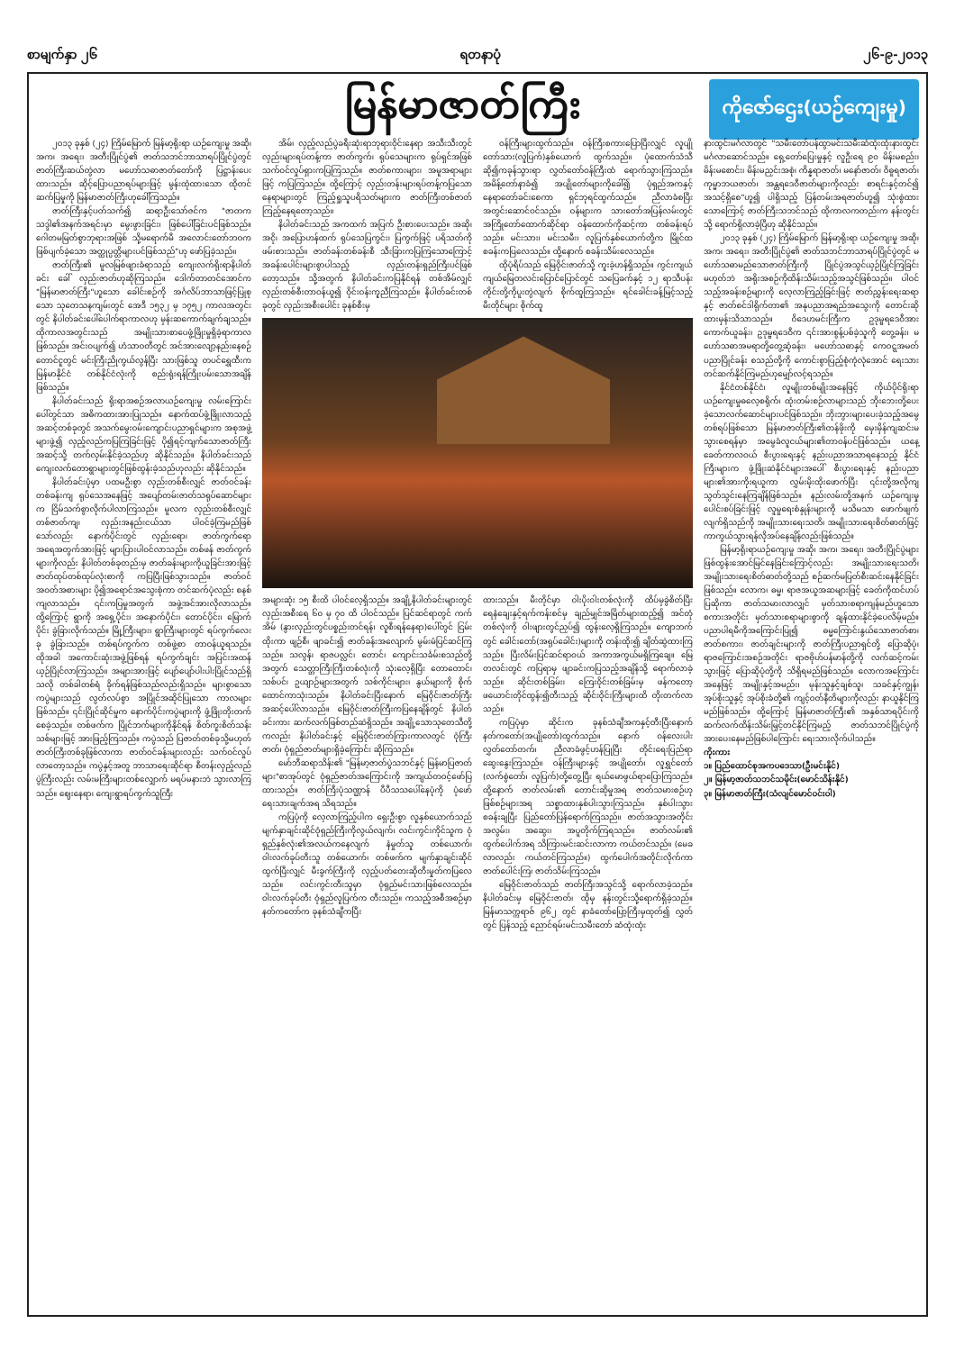စာမျက်နှာ ၂၆ ရတနာပုံ ၂၆-၉-၂၀၁၃
မြန်မာဇာတ်ကြီး
ကိုဇော်ဌေး(ယဉ်ကျေးမှု)
၂၀၁၃ ခုနှစ် (၂၄) ကြိမ်မြောက် မြန်မာ့ရိုးရာ ယဉ်ကျေးမှု အဆို၊ အက၊ အရေး၊ အတီးပြိုင်ပွဲ၏ ဇာတ်သဘင်ဘာသာရပ်ပြိုင်ပွဲတွင် ဇာတ်ကြီးဆယ်တွဲလာ မဟော်သဓာဇာတ်တော်ကို ပြဋ္ဌာန်းပေးထားသည်။ ဆိုင့်ပြောပညာရပ်များဖြင့် မွန်းထုံထားသော ထိုတင်ဆက်ပြမှုကို မြန်မာဇာတ်ကြီးဟုခေါ်ကြသည်။
ဇာတ်ကြီးနှင့်ပတ်သက်၍ ဆရာဦးသော်ဇင်က "ဇာတကသဒ္ဒါ၏အနက်အရင်းမှာ မွေးဖွားခြင်း၊ ဖြစ်ပေါ်ခြင်းပင်ဖြစ်သည်။ ဂေါတမမြတ်စွာဘုရားအဖြစ် သို့မရောက်မီ အလောင်းတော်ဘဝက ဖြစ်ပျက်ခဲ့သော အတ္ထုပ္ပတ္တိများပင်ဖြစ်သည်"ဟု ဖော်ပြခဲ့သည်။
ဇာတ်ကြီး၏ မူလမြစ်ဖျားခံရာသည် ကျေးလက်ရိုးရာနိပါတ်ခင်း ခေါ် လှည်းဇာတ်ဟုဆိုကြသည်။ ဒေါက်တာတင်အောင်က "မြန်မာဇာတ်ကြီး"ဟူသော ခေါင်းစဉ်ကို အင်္ဂလိပ်ဘာသာဖြင့်ပြုစုသော သုတေသနကျမ်းတွင် အေဒီ ၁၅၃၂ မှ ၁၇၅၂ ကာလအတွင်းတွင် နိပါတ်ခင်းပေါ်ပေါက်ရာကာလဟု မှန်းဆကောက်ချက်ချသည်။ ထိုကာလအတွင်းသည် အမျိုးသားစာပေဖွံ့ဖြိုးမှုရှိခဲ့ရာကာလဖြစ်သည်။ အင်းဝပျက်၍ ဟံသာဝတီတွင် အင်အားလျော့နည်းနေစဉ် တောင်ငူတွင် မင်းကြီးညိုကွယ်လွန်ပြီး သားဖြစ်သူ တပင်ရွှေထီးက မြန်မာနိုင်ငံ တစ်နိုင်ငံလုံးကို စည်းရုံးရန်ကြိုးပမ်းသောအချိန်ဖြစ်သည်။
နိပါတ်ခင်းသည် ရိုးရာအစဉ်အလာယဉ်ကျေးမှု လမ်းကြောင်းပေါ်တွင်သာ အဓိကထားအားပြုသည်။ နောက်ထပ်ဖွံ့ဖြိုးလာသည့်အဆင့်တစ်ခုတွင် အသက်မွေးဝမ်းကျောင်းပညာရှင်များက အစုအဖွဲ့များဖွဲ့၍ လှည့်လည်ကပြကြခြင်းဖြင့် ပို၍ရင့်ကျက်သောဇာတ်ကြီးအဆင့်သို့ တက်လှမ်းနိုင်ခဲ့သည်ဟု ဆိုနိုင်သည်။ နိပါတ်ခင်းသည် ကျေးလက်တောရွာများတွင်ဖြစ်ထွန်းခဲ့သည်ဟုလည်း ဆိုနိုင်သည်။
နိပါတ်ခင်းပုံမှာ ပထမဦးစွာ လှည်းတစ်စီးလျှင် ဇာတ်ဝင်ခန်းတစ်ခန်းကျ ရုပ်သေအနေဖြင့် အပျော်တမ်းဇာတ်သရုပ်ဆောင်များက ငြိမ်သက်စွာလိုက်ပါလာကြသည်။ မူလက လှည်းတစ်စီးလျှင် တစ်ဇာတ်ကျ၊ လှည်းအနည်းငယ်သာ ပါဝင်ခဲ့ကြမည်ဖြစ်သော်လည်း နောက်ပိုင်းတွင် လှည်းရော၊ ဇာတ်ကွက်ရော အရေအတွက်အားဖြင့် များပြားပါဝင်လာသည်။ တစ်ဖန် ဇာတ်ကွက်များကိုလည်း နိပါတ်တစ်ခုတည်းမှ ဇာတ်ခန်းများကိုယူခြင်းအားဖြင့် ဇာတ်ထုပ်တစ်ထုပ်လုံးစာကို ကပြပြီးဖြစ်သွားသည်။ ဇာတ်ဝင်အဝတ်အစားများ ပို၍အရောင်အသွေးစုံကာ တင်ဆက်ပုံလည်း စနစ်ကျလာသည်။ ၎င်းကပြမှုအတွက် အဖွဲ့အင်အားလိုလာသည်။ ထို့ကြောင့် ရွာကို အရှေ့ပိုင်း၊ အနောက်ပိုင်း၊ တောင်ပိုင်း၊ မြောက်ပိုင်း ခွဲခြားလိုက်သည်။ မြို့ကြီးများ၊ ရွာကြီးများတွင် ရပ်ကွက်လေးခု ခွဲခြားသည်။ တစ်ရပ်ကွက်က တစ်ဖွဲ့စာ တာဝန်ယူရသည်။ ထိုအခါ အကောင်းဆုံးအဖွဲ့ဖြစ်ရန် ရပ်ကွက်ချင်း အပြင်းအထန်ယှဉ်ပြိုင်လာကြသည်။ အများအားဖြင့် ပျော်ပျော်ပါးပါးပြိုင်သည်ရှိသလို တစ်ခါတစ်ရံ ခိုက်ရန်ဖြစ်သည်လည်းရှိသည်။ များစွာသော ကပွဲများသည် လွတ်လပ်စွာ အပြိုင်အဆိုင်ပြုသော ကာလများဖြစ်သည်။ ၎င်းပြိုင်ဆိုင်မှုက နောက်ပိုင်းကပွဲများကို ဖွံ့ဖြိုးတိုးတက်စေခဲ့သည်။ တစ်ဖက်က ပြိုင်ဘက်များကိုနိုင်ရန် စိတ်ကူးစိတ်သန်းသစ်များဖြင့် အားဖြည့်ကြသည်။ ကပွဲသည် ပြဇာတ်တစ်ခုသို့မဟုတ် ဇာတ်ကြီးတစ်ခုဖြစ်လာကာ ဇာတ်ဝင်ခန်းများလည်း သက်ဝင်လှုပ်လာတော့သည်။ ကပွဲနှင့်အတူ ဘာသာရေးဆိုင်ရာ စီတန်းလှည့်လည်ပွဲကြီးလည်း လမ်းမကြီးများတစ်လျှောက် မရပ်မနားဘဲ သွားလာကြသည်။ ဈေးနေရာ၊ ကျေးရွာရပ်ကွက်သူကြီး
အိမ်၊ လှည့်လည်ပွဲခရီးဆုံးရာဘုရားဝိုင်းနေရာ အသီးသီးတွင် လှည်းများရပ်တန့်ကာ ဇာတ်ကွက်၊ ရုပ်သေများက ရုပ်ရှင်အဖြစ် သက်ဝင်လှုပ်ရှားကပြကြသည်။ ဇာတ်စကားများ၊ အမူအရာများဖြင့် ကပြကြသည်။ ထို့ကြောင့် လှည်းတန်းများရပ်တန့်ကပြသောနေရာများတွင် ကြည့်ရှုသူပရိသတ်များက ဇာတ်ကြီးတစ်ဇာတ်ကြည့်နေရတော့သည်။
နိပါတ်ခင်းသည် အကထက် အပြက် ဦးစားပေးသည်။ အဆို၊ အငို၊ အပြောဟန်ထက် ရုပ်သေပြကွင်း၊ ပြကွက်ဖြင့် ပရိသတ်ကိုဖမ်းစားသည်။ ဇာတ်ခန်းတစ်ခန်းစီ သီးခြားကပြကြသောကြောင့် အခန်းပေါင်းများစွာပါသည့် လှည်းတန်းရှည်ကြီးပင်ဖြစ်တော့သည်။ သို့အတွက် နိပါတ်ခင်းကပြနိုင်ရန် တစ်အိမ်လျှင် လှည်းတစ်စီးတာဝန်ယူ၍ ဝိုင်းဝန်းကူညီကြသည်။ နိပါတ်ခင်းတစ်ခုတွင် လှည်းအစီးပေါင်း ခုနစ်စီးမှ
ဝန်ကြီးများထွက်သည်။ ဝန်ကြီးစကားပြောပြီးလျှင် လူပျိုတော်သား(လူပြက်)နှစ်ယောက် ထွက်သည်။ ပုံထောက်သံသီဆို၍ကခုန်သွားရာ လွှတ်တော်ဝန်ကြီးထံ ရောက်သွားကြသည်။ အမိန့်တော်နာခံ၍ အပျိုတော်များကိုခေါ်၍ ပုံရှည်အကနှင့် နေရာတော်ခင်းစေကာ ရှင်ဘုရင်ထွက်သည်။ ညီလာခံစပြီး အတွင်းဆောင်ဝင်သည်။ ဝန်များက သားတော်အပြန်လမ်းတွင် အကြိုတော်ထောက်ဆိုင်ရာ ဝန်ထောက်ကိုဆင့်ကာ တစ်ခန်းရပ်သည်။ မင်းသား၊ မင်းသမီး၊ လူပြက်နှစ်ယောက်တို့က မြိုင်ထစခန်းကပြလေသည်။ ထို့နောက် စခန်းသိမ်းလေသည်။
ထိုပုံရိပ်သည် မြေဝိုင်းဇာတ်သို့ ကူးခဲ့ဟန်ရှိသည်။ ကွင်းကျယ်ကျယ်မြေတလင်းပြောင်ပြောင်တွင် သပြေခက်နှင့် ၁၂ ရာသီပန်းကိုင်းတို့ကိုပူးတွဲလျက် စိုက်ထူကြသည်။ ရင်ခေါင်းခန့်မြင့်သည့်မီးတိုင်များ စိုက်ထူ
အများဆုံး ၁၅ စီးထိ ပါဝင်လေ့ရှိသည်။ အချို့နိပါတ်ခင်းများတွင် လှည်းအစီးရေ ၆၀ မှ ၇၀ ထိ ပါဝင်သည်။ ပြင်ဆင်ရာတွင် ကက်အိမ် (နွားလှည်းတွင်ပစ္စည်းတင်ရန်၊ လူစီးရန်နေရာ)ပေါ်တွင် ငြမ်းထိုးကာ ဖျဉ်စီ၊ ဖျာခင်း၍ ဇာတ်ခန်းအလျောက် မွမ်းမံပြင်ဆင်ကြသည်။ သလွန်၊ ရာဇပလ္လင်၊ တောင်၊ ကျောင်းသင်္ခမ်းစသည်တို့အတွက် သေတ္တာကြီးကြီးတစ်လုံးကို သုံးလေ့ရှိပြီး တောတောင်၊ သစ်ပင်၊ ဥယျာဉ်များအတွက် သစ်ကိုင်းများ၊ နွယ်များကို စိုက်ထောင်ကာသုံးသည်။ နိပါတ်ခင်းပြီးနောက် မြေဝိုင်းဇာတ်ကြီးအဆင့်ပေါ်လာသည်။ မြေဝိုင်းဇာတ်ကြီးကပြနေချိန်တွင် နိပါတ်ခင်းကား ဆက်လက်ဖြစ်တည်ဆဲရှိသည်။ အချို့သောသုတေသီတို့ကလည်း နိပါတ်ခင်းနှင့် မြေဝိုင်းဇာတ်ကြားကာလတွင် ဝုံကြီးဇာတ်၊ ဝုံရှည်ဇာတ်များရှိခဲ့ကြောင်း ဆိုကြသည်။
မော်ဘီဆရာသိန်း၏ "မြန်မာ့ဇာတ်ပွဲသဘင်နှင့် မြန်မာပြဇာတ်များ"စာအုပ်တွင် ဝုံရှည်ဇာတ်အကြောင်းကို အကျယ်တဝင့်ဖော်ပြထားသည်။ ဇာတ်ကြီးပုံသဏ္ဌာန် ပီပီသသပေါ်နေပုံကို ပုံဖော်ရေးသားချက်အရ သိရသည်။
ကပြပုံကို လေ့လာကြည့်ပါက ရှေးဦးစွာ လူနှစ်ယောက်သည် မျက်နှာချင်းဆိုင်ဝုံရှည်ကြီးကိုလွယ်လျက်၊ လင်းကွင်းကိုင်သူက ဝုံရှည်နှစ်လုံး၏အလယ်ကနေလျက် နံမှုတ်သူ တစ်ယောက်၊ ဝါးလက်ခုပ်တီးသူ တစ်ယောက်၊ တစ်ဖက်က မျက်နှာချင်းဆိုင်ထွက်ပြီးလျှင် မီးခွက်ကြီးကို လှည့်ပတ်တေးဆိုတီးမှုတ်ကပြလေသည်။ လင်းကွင်းတီးသူမှာ ဝုံရှည်မင်းသားဖြစ်လေသည်။ ဝါးလက်ခုပ်တီး ဝုံရှည်လူပြက်က တီးသည်။ ကသည့်အစီအစဉ်မှာ နတ်ကတော်က ခုနစ်သံချီကပြီး
ထားသည်။ မီးတိုင်မှာ ဝါးပိုးဝါးတစ်လုံးကို ထိပ်မှခွဲစိတ်ပြီး ရေနံချေးနှင့်ရက်ကန်းစင်မှ ချည်မျှင်အမြိတ်များထည့်၍ အင်တုံတစ်လုံးကို ဝါးဖျားတွင်ညှပ်၍ ထွန်းလေ့ရှိကြသည်။ ကျောဘက်တွင် ခေါင်းတော်(အရုပ်ခေါင်း)များကို တန်းထိုး၍ ချိတ်ဆွဲထားကြသည်။ ပြီးလိမ်းပြင်ဆင်ရာဝယ် အကာအကွယ်မရှိကြချေ။ မြေတလင်းတွင် ကပြရာမှ ဖျာခင်းကပြသည့်အချိန်သို့ ရောက်လာခဲ့သည်။ ဆိုင်းတစ်ခြမ်း၊ ကြေးဝိုင်းတစ်ခြမ်းမှ ဖန်ကတော့ ဖယောင်းတိုင်ထွန်း၍တီးသည့် ဆိုင်းဝိုင်းကြီးများထိ တိုးတက်လာသည်။
ကပြပုံမှာ ဆိုင်းက ခုနစ်သံချီအကနှင့်တီးပြီးနောက် နတ်ကတော်(အပျိုတော်)ထွက်သည်။ နောက် ဝန်လေးပါး လွှတ်တော်တက်၊ ညီလာခံဖွင့်ဟန်ပြုပြီး တိုင်းရေးပြည်ရာ ဆွေးနွေးကြသည်။ ဝန်ကြီးများနှင့် အပျိုတော်၊ လူရွှင်တော် (လက်စွဲတော်၊ လူပြက်)တို့တွေ့ပြီး ရယ်မောဖွယ်ရာပြောကြသည်။ ထို့နောက် ဇာတ်လမ်း၏ တောင်းဆိုမှုအရ ဇာတ်သမားစဉ်ဟုဖြစ်စဉ်များအရ သစ္စာထားနှစ်ပါးသွားကြသည်။ နှစ်ပါးသွားစခန်းချပြီး ပြည်တော်ပြန်ရောက်ကြသည်။ ဇာတ်အသွားအတိုင်း အလွမ်း၊ အဆွေး၊ အပူတိုက်ကြရသည်။ ဇာတ်လမ်း၏ ထွက်ပေါက်အရ သိကြားမင်းဆင်းလာကာ ကယ်တင်သည်။ (မေခလာလည်း ကယ်တင်ကြသည်။) ထွက်ပေါက်အတိုင်းလိုက်ကာ ဇာတ်ပေါင်းကြ၊ ဇာတ်သိမ်းကြသည်။
မြေဝိုင်းဇာတ်သည် ဇာတ်ကြီးအသွင်သို့ ရောက်လာခဲ့သည်။ နိပါတ်ခင်းမှ မြေဝိုင်းဇာတ်၊ ထိုမှ နန်းတွင်းသို့ရောက်ရှိခဲ့သည်။ မြန်မာသက္ကရာဇ် ၉၆၂ တွင် နာခံတော်ပြော့ကြီးမှထုတ်၍ လွှတ်တွင် ပြန်သည့် ညောင်ရမ်းမင်းသမီးတော် ဆံထုံးထုံး
နားထွင်းမင်္ဂလာတွင် "သမီးတော်ပန်ထွာမင်းသမီးဆံထုံးထုံးနားထွင်းမင်္ဂလာဆောင်သည်။ ရှေ့တော်ပြေးမှုနှင့် လူဦးရေ ၉၀ မိန်းမစည်း၊ မိန်းမစောင်း၊ မိန်းမညှင်းအစုံ၊ ကိန္နရာဇာတ်၊ မနော်ဇာတ်၊ ဝိဓူရဇာတ်၊ ကုမ္မာဘယဇာတ်၊ အန္တရဒေဝီဇာတ်များကိုလည်း စာရင်းနှင့်တင်၍ အသင့်ရှိစေ"ဟူ၍ ပါရှိသည့် ပြန်တမ်းအရဇာတ်ဟူ၍ သုံးစွဲထားသောကြောင့် ဇာတ်ကြီးသဘင်သည် ထိုကာလကတည်းက နန်းတွင်းသို့ ရောက်ရှိလာခဲ့ပြီဟု ဆိုနိုင်သည်။
၂၀၁၃ ခုနှစ် (၂၄) ကြိမ်မြောက် မြန်မာ့ရိုးရာ ယဉ်ကျေးမှု အဆို၊ အက၊ အရေး၊ အတီးပြိုင်ပွဲ၏ ဇာတ်သဘင်ဘာသာရပ်ပြိုင်ပွဲတွင် မဟော်သဓာမည်သောဇာတ်ကြီးကို ပြိုင်ပွဲအသွင်ယှဉ်ပြိုင်ကြခြင်းမဟုတ်ဘဲ အရိုးအစဉ်ကိုထိန်းသိမ်းသည့်အသွင်ဖြစ်သည်။ ပါဝင်သည့်အခန်းစဉ်များကို လေ့လာကြည့်ခြင်းဖြင့် ဇာတ်ညွှန်းရေးဆရာနှင့် ဇာတ်စင်ဒါရိုက်တာ၏ အနုပညာအရည်အသွေးကို တောင်းဆိုထားမှန်းသိသာသည်။ ဝိဒေဟမင်းကြီးက ဥဒုမ္ဗရဒေဝီအား ကောက်ယူခန်း၊ ဥဒုမ္ဗရဒေဝီက ၎င်းအားစွန့်ပစ်ခဲ့သူကို တွေ့ခန်း၊ မဟော်သဓာအမရာတို့တွေ့ဆုံခန်း၊ မဟော်သဓာနှင့် ကေဝဋ္ဋအမတ်ပညာပြိုင်ခန်း စသည်တို့ကို ကောင်းစွာပြည့်စုံကုံလုံအောင် ရေးသားတင်ဆက်နိုင်ကြမည်ဟုမျှော်လင့်ရသည်။
နိုင်ငံတစ်နိုင်ငံ၊ လူမျိုးတစ်မျိုးအနေဖြင့် ကိုယ်ပိုင်ရိုးရာယဉ်ကျေးမှုဓလေ့စရိုက်၊ ထုံးတမ်းစဉ်လာများသည် ဘိုးဘေးတို့ပေးခဲ့သောလက်ဆောင်များပင်ဖြစ်သည်။ ဘိုးဘွားများပေးခဲ့သည့်အမွေတစ်ရပ်ဖြစ်သော မြန်မာဇာတ်ကြီး၏တန်ဖိုးကို မှေးမှိန်ကျဆင်းမသွားစေရန်မှာ အမွေခံလူငယ်များ၏တာဝန်ပင်ဖြစ်သည်။ ယနေ့ခေတ်ကာလဝယ် စီးပွားရေးနှင့် နည်းပညာအသာရနေသည့် နိုင်ငံကြီးများက ဖွံ့ဖြိုးဆဲနိုင်ငံများအပေါ် စီးပွားရေးနှင့် နည်းပညာများ၏အားကိုးရယူကာ လွှမ်းမိုးထိုးဖောက်ပြီး ၎င်းတို့အလိုကျ သွတ်သွင်းနေကြချိန်ဖြစ်သည်။ နည်းလမ်းတို့အနက် ယဉ်ကျေးမှုပေါင်းစပ်ခြင်းဖြင့် လူမှုရေးစံနှုန်းများကို မသိမသာ ဖောက်ဖျက်လျက်ရှိသည်ကို အမျိုးသားရေးသတိ၊ အမျိုးသားရေးစိတ်ဓာတ်ဖြင့် ကာကွယ်သွားရန်လိုအပ်နေချိန်လည်းဖြစ်သည်။
မြန်မာ့ရိုးရာယဉ်ကျေးမှု အဆို၊ အက၊ အရေး၊ အတီးပြိုင်ပွဲများ ဖြစ်ထွန်းအောင်မြင်နေခြင်းကြောင့်လည်း အမျိုးသားရေးသတိ၊ အမျိုးသားရေးစိတ်ဓာတ်တို့သည် စဉ်ဆက်မပြတ်စီးဆင်းနေနိုင်ခြင်းဖြစ်သည်။ လောက၊ ဓမ္မ၊ ရာဇအယူအဆများဖြင့် ခေတ်ကိုထင်ဟပ်ပြဆိုကာ ဇာတ်သမားလာလျှင် မှတ်သားစရာကျန်မည်ဟူသောစကားအတိုင်း မှတ်သားစရာများစွာကို ချန်ထားနိုင်ခဲ့ပေလိမ့်မည်။ ပညာပါရမီကိုအကြောင်းပြု၍ ဓမ္မကြောင်းနွယ်သောဇာတ်စာ၊ ဇာတ်စကား၊ ဇာတ်ချင်းများကို ဇာတ်ကြီးပညာရှင်တို့ ပြောဆိုပုံ၊ ရာဇကြောင်းအစဉ်အတိုင်း ရာဇဗိုဟ်ပန်မာန်တို့ကို လက်ဆင့်ကမ်းသွားဖြင့် ပြောဆိုပုံတို့ကို သိရှိရမည်ဖြစ်သည်။ လောကအကြောင်းအနေဖြင့် အမျိုးနှင့်အမည်း၊ မုန်းသူနှင့်ချစ်သူ၊ သခင်နှင့်ကျွန်၊ အုပ်စိုးသူနှင့် အုပ်စိုးခံတို့၏ ကျင့်ဝတ်နီတိများကိုလည်း နာယူနိုင်ကြမည်ဖြစ်သည်။ ထို့ကြောင့် မြန်မာဇာတ်ကြီး၏ အနှစ်သာရပိုင်းကို ဆက်လက်ထိန်းသိမ်းမြှင့်တင်နိုင်ကြမည့် ဇာတ်သဘင်ပြိုင်ပွဲကို အားပေးနေမည်ဖြစ်ပါကြောင်း ရေးသားလိုက်ပါသည်။
ကိုးကား
၁။ ပြည်ထောင်စုအကပဒေသာ(ဦးမင်းနိုင်)
၂။ မြန်မာ့ဇာတ်သဘင်သမိုင်း(မောင်သိန်းနိုင်)
၃။ မြန်မာဇာတ်ကြီး(သံလျင်မောင်ဝင်းဝါ)